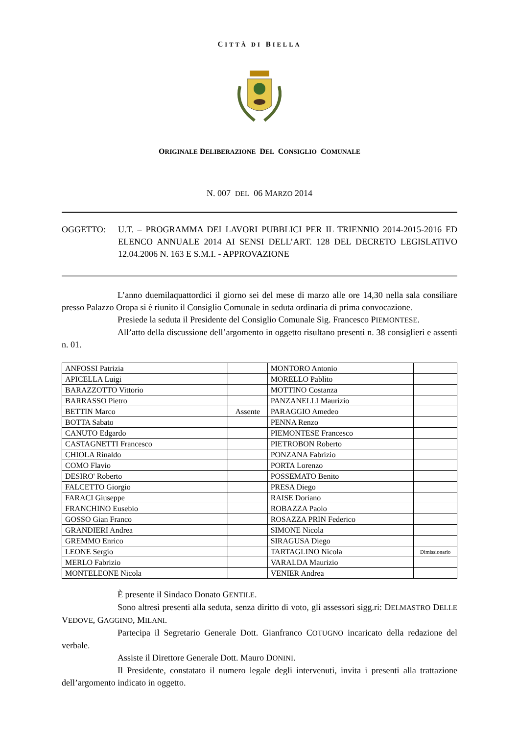CITTÀ DI BIELLA
ORIGINALE DELIBERAZIONE DEL CONSIGLIO COMUNALE
N. 007 DEL 06 MARZO 2014
OGGETTO: U.T. – PROGRAMMA DEI LAVORI PUBBLICI PER IL TRIENNIO 2014-2015-2016 ED ELENCO ANNUALE 2014 AI SENSI DELL’ART. 128 DEL DECRETO LEGISLATIVO 12.04.2006 N. 163 E S.M.I. - APPROVAZIONE
L’anno duemilaquattordici il giorno sei del mese di marzo alle ore 14,30 nella sala consiliare presso Palazzo Oropa si è riunito il Consiglio Comunale in seduta ordinaria di prima convocazione.
Presiede la seduta il Presidente del Consiglio Comunale Sig. Francesco PIEMONTESE.
All’atto della discussione dell’argomento in oggetto risultano presenti n. 38 consiglieri e assenti n. 01.
| ANFOSSI Patrizia | | MONTORO Antonio | |
| APICELLA Luigi | | MORELLO Pablito | |
| BARAZZOTTO Vittorio | | MOTTINO Costanza | |
| BARRASSO Pietro | | PANZANELLI Maurizio | |
| BETTIN Marco | Assente | PARAGGIO Amedeo | |
| BOTTA Sabato | | PENNA Renzo | |
| CANUTO Edgardo | | PIEMONTESE Francesco | |
| CASTAGNETTI Francesco | | PIETROBON Roberto | |
| CHIOLA Rinaldo | | PONZANA Fabrizio | |
| COMO Flavio | | PORTA Lorenzo | |
| DESIRO' Roberto | | POSSEMATO Benito | |
| FALCETTO Giorgio | | PRESA Diego | |
| FARACI Giuseppe | | RAISE Doriano | |
| FRANCHINO Eusebio | | ROBAZZA Paolo | |
| GOSSO Gian Franco | | ROSAZZA PRIN Federico | |
| GRANDIERI Andrea | | SIMONE Nicola | |
| GREMMO Enrico | | SIRAGUSA Diego | |
| LEONE Sergio | | TARTAGLINO Nicola | Dimissionario |
| MERLO Fabrizio | | VARALDA Maurizio | |
| MONTELEONE Nicola | | VENIER Andrea | |
È presente il Sindaco Donato GENTILE.
Sono altresì presenti alla seduta, senza diritto di voto, gli assessori sigg.ri: DELMASTRO DELLE VEDOVE, GAGGINO, MILANI.
Partecipa il Segretario Generale Dott. Gianfranco COTUGNO incaricato della redazione del verbale.
Assiste il Direttore Generale Dott. Mauro DONINI.
Il Presidente, constatato il numero legale degli intervenuti, invita i presenti alla trattazione dell’argomento indicato in oggetto.